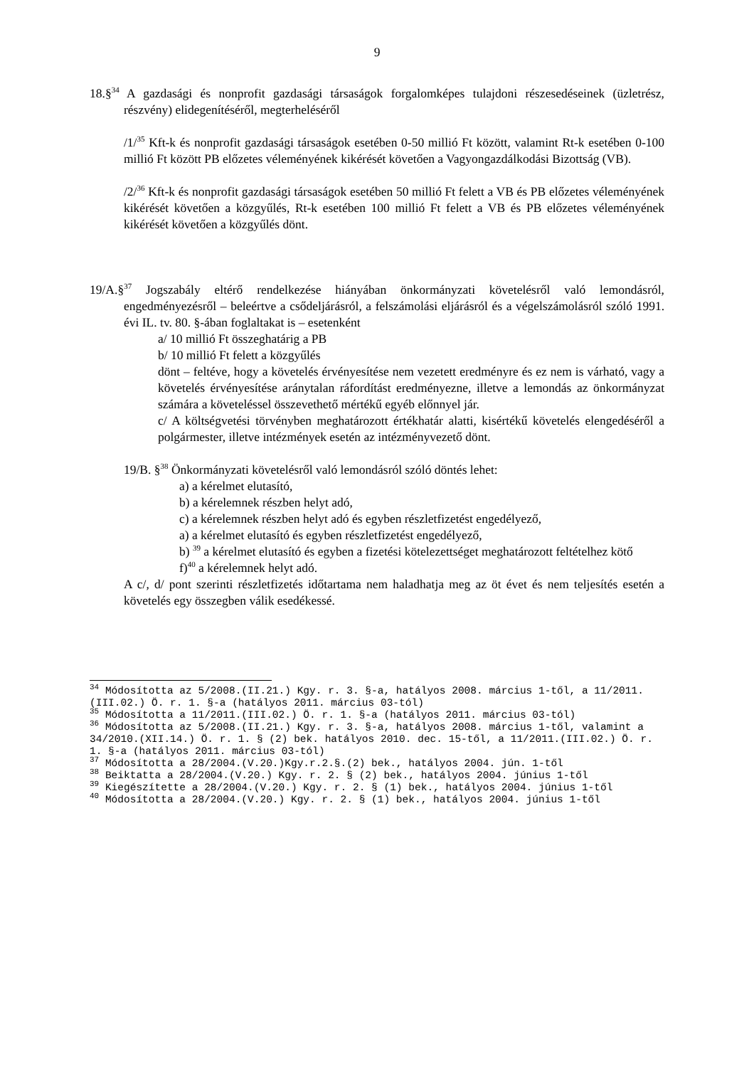9
18.§<sup>34</sup> A gazdasági és nonprofit gazdasági társaságok forgalomképes tulajdoni részesedéseinek (üzletrész, részvény) elidegenítéséről, megterheléséről
/1/<sup>35</sup> Kft-k és nonprofit gazdasági társaságok esetében 0-50 millió Ft között, valamint Rt-k esetében 0-100 millió Ft között PB előzetes véleményének kikérését követően a Vagyongazdálkodási Bizottság (VB).
/2/<sup>36</sup> Kft-k és nonprofit gazdasági társaságok esetében 50 millió Ft felett a VB és PB előzetes véleményének kikérését követően a közgyűlés, Rt-k esetében 100 millió Ft felett a VB és PB előzetes véleményének kikérését követően a közgyűlés dönt.
19/A.§<sup>37</sup> Jogszabály eltérő rendelkezése hiányában önkormányzati követelésről való lemondásról, engedményezésről – beleértve a csődeljárásról, a felszámolási eljárásról és a végelszámolásról szóló 1991. évi IL. tv. 80. §-ában foglaltakat is – esetenként
a/ 10 millió Ft összeghatárig a PB
b/ 10 millió Ft felett a közgyűlés
dönt – feltéve, hogy a követelés érvényesítése nem vezetett eredményre és ez nem is várható, vagy a követelés érvényesítése aránytalan ráfordítást eredményezne, illetve a lemondás az önkormányzat számára a követeléssel összevethető mértékű egyéb előnnyel jár.
c/ A költségvetési törvényben meghatározott értékhatár alatti, kisértékű követelés elengedéséről a polgármester, illetve intézmények esetén az intézményvezető dönt.
19/B. §<sup>38</sup> Önkormányzati követelésről való lemondásról szóló döntés lehet:
a) a kérelmet elutasító,
b) a kérelemnek részben helyt adó,
c) a kérelemnek részben helyt adó és egyben részletfizetést engedélyező,
a) a kérelmet elutasító és egyben részletfizetést engedélyező,
b) <sup>39</sup> a kérelmet elutasító és egyben a fizetési kötelezettséget meghatározott feltételhez kötő
f)<sup>40</sup> a kérelemnek helyt adó.
A c/, d/ pont szerinti részletfizetés időtartama nem haladhatja meg az öt évet és nem teljesítés esetén a követelés egy összegben válik esedékessé.
<sup>34</sup> Módosította az 5/2008.(II.21.) Kgy. r. 3. §-a, hatályos 2008. március 1-től, a 11/2011.(III.02.) Ö. r. 1. §-a (hatályos 2011. március 03-tól)
<sup>35</sup> Módosította a 11/2011.(III.02.) Ö. r. 1. §-a (hatályos 2011. március 03-tól)
<sup>36</sup> Módosította az 5/2008.(II.21.) Kgy. r. 3. §-a, hatályos 2008. március 1-től, valamint a 34/2010.(XII.14.) Ö. r. 1. § (2) bek. hatályos 2010. dec. 15-től, a 11/2011.(III.02.) Ö. r. 1. §-a (hatályos 2011. március 03-tól)
<sup>37</sup> Módosította a 28/2004.(V.20.)Kgy.r.2.§.(2) bek., hatályos 2004. jún. 1-től
<sup>38</sup> Beiktatta a 28/2004.(V.20.) Kgy. r. 2. § (2) bek., hatályos 2004. június 1-től
<sup>39</sup> Kiegészítette a 28/2004.(V.20.) Kgy. r. 2. § (1) bek., hatályos 2004. június 1-től
<sup>40</sup> Módosította a 28/2004.(V.20.) Kgy. r. 2. § (1) bek., hatályos 2004. június 1-től